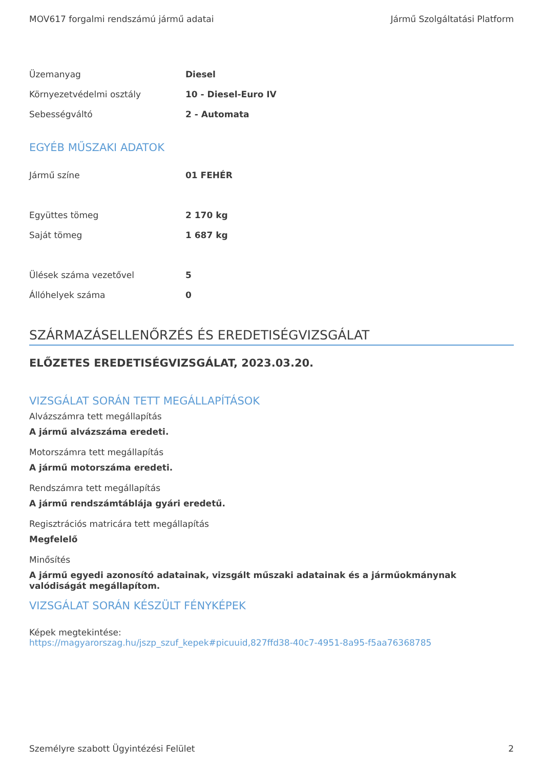MOV617 forgalmi rendszámú jármű adatai Jármű Szolgáltatási Platform
| Üzemanyag | Diesel |
| Környezetvédelmi osztály | 10 - Diesel-Euro IV |
| Sebességváltó | 2 - Automata |
EGYÉB MŰSZAKI ADATOK
| Jármű színe | 01 FEHÉR |
| Együttes tömeg | 2 170 kg |
| Saját tömeg | 1 687 kg |
| Ülések száma vezetővel | 5 |
| Állóhelyek száma | 0 |
SZÁRMAZÁSELLENŐRZÉS ÉS EREDETISÉGVIZSGÁLAT
ELŐZETES EREDETISÉGVIZSGÁLAT, 2023.03.20.
VIZSGÁLAT SORÁN TETT MEGÁLLAPÍTÁSOK
Alvázszámra tett megállapítás
A jármű alvázszáma eredeti.
Motorszámra tett megállapítás
A jármű motorszáma eredeti.
Rendszámra tett megállapítás
A jármű rendszámtáblája gyári eredetű.
Regisztrációs matricára tett megállapítás
Megfelelő
Minősítés
A jármű egyedi azonosító adatainak, vizsgált műszaki adatainak és a járműokmánynak valódiságát megállapítom.
VIZSGÁLAT SORÁN KÉSZÜLT FÉNYKÉPEK
Képek megtekintése:
https://magyarorszag.hu/jszp_szuf_kepek#picuuid,827ffd38-40c7-4951-8a95-f5aa76368785
Személyre szabott Ügyintézési Felület 2